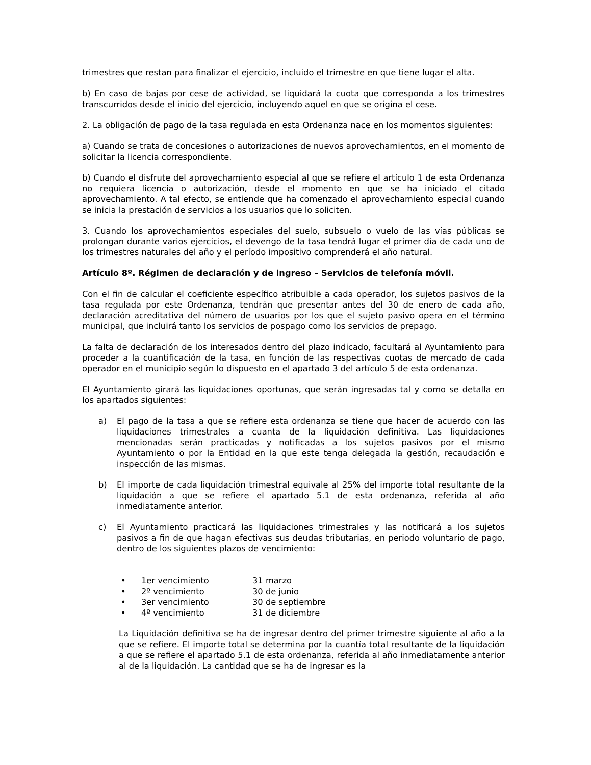trimestres que restan para finalizar el ejercicio, incluido el trimestre en que tiene lugar el alta.
b) En caso de bajas por cese de actividad, se liquidará la cuota que corresponda a los trimestres transcurridos desde el inicio del ejercicio, incluyendo aquel en que se origina el cese.
2. La obligación de pago de la tasa regulada en esta Ordenanza nace en los momentos siguientes:
a) Cuando se trata de concesiones o autorizaciones de nuevos aprovechamientos, en el momento de solicitar la licencia correspondiente.
b) Cuando el disfrute del aprovechamiento especial al que se refiere el artículo 1 de esta Ordenanza no requiera licencia o autorización, desde el momento en que se ha iniciado el citado aprovechamiento. A tal efecto, se entiende que ha comenzado el aprovechamiento especial cuando se inicia la prestación de servicios a los usuarios que lo soliciten.
3. Cuando los aprovechamientos especiales del suelo, subsuelo o vuelo de las vías públicas se prolongan durante varios ejercicios, el devengo de la tasa tendrá lugar el primer día de cada uno de los trimestres naturales del año y el período impositivo comprenderá el año natural.
Artículo 8º. Régimen de declaración y de ingreso – Servicios de telefonía móvil.
Con el fin de calcular el coeficiente específico atribuible a cada operador, los sujetos pasivos de la tasa regulada por este Ordenanza, tendrán que presentar antes del 30 de enero de cada año, declaración acreditativa del número de usuarios por los que el sujeto pasivo opera en el término municipal, que incluirá tanto los servicios de pospago como los servicios de prepago.
La falta de declaración de los interesados dentro del plazo indicado, facultará al Ayuntamiento para proceder a la cuantificación de la tasa, en función de las respectivas cuotas de mercado de cada operador en el municipio según lo dispuesto en el apartado 3 del artículo 5 de esta ordenanza.
El Ayuntamiento girará las liquidaciones oportunas, que serán ingresadas tal y como se detalla en los apartados siguientes:
a) El pago de la tasa a que se refiere esta ordenanza se tiene que hacer de acuerdo con las liquidaciones trimestrales a cuanta de la liquidación definitiva. Las liquidaciones mencionadas serán practicadas y notificadas a los sujetos pasivos por el mismo Ayuntamiento o por la Entidad en la que este tenga delegada la gestión, recaudación e inspección de las mismas.
b) El importe de cada liquidación trimestral equivale al 25% del importe total resultante de la liquidación a que se refiere el apartado 5.1 de esta ordenanza, referida al año inmediatamente anterior.
c) El Ayuntamiento practicará las liquidaciones trimestrales y las notificará a los sujetos pasivos a fin de que hagan efectivas sus deudas tributarias, en periodo voluntario de pago, dentro de los siguientes plazos de vencimiento:
• 1er vencimiento 31 marzo
• 2º vencimiento 30 de junio
• 3er vencimiento 30 de septiembre
• 4º vencimiento 31 de diciembre
La Liquidación definitiva se ha de ingresar dentro del primer trimestre siguiente al año a la que se refiere. El importe total se determina por la cuantía total resultante de la liquidación a que se refiere el apartado 5.1 de esta ordenanza, referida al año inmediatamente anterior al de la liquidación. La cantidad que se ha de ingresar es la